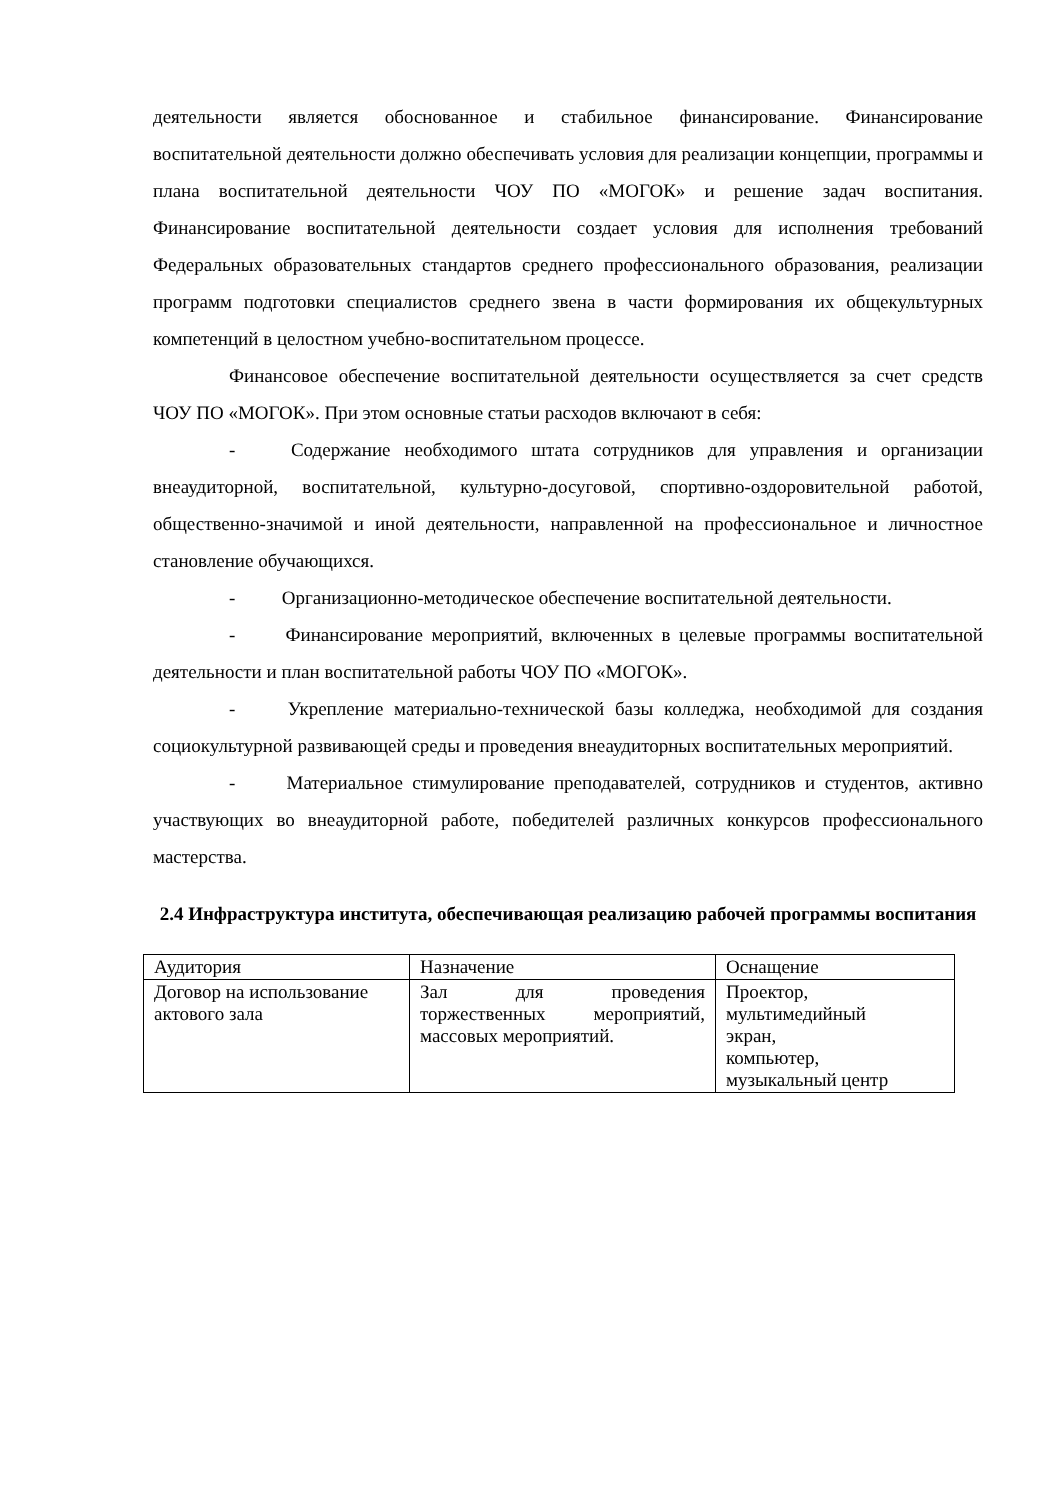деятельности является обоснованное и стабильное финансирование. Финансирование воспитательной деятельности должно обеспечивать условия для реализации концепции, программы и плана воспитательной деятельности ЧОУ ПО «МОГОК» и решение задач воспитания. Финансирование воспитательной деятельности создает условия для исполнения требований Федеральных образовательных стандартов среднего профессионального образования, реализации программ подготовки специалистов среднего звена в части формирования их общекультурных компетенций в целостном учебно-воспитательном процессе.
Финансовое обеспечение воспитательной деятельности осуществляется за счет средств ЧОУ ПО «МОГОК». При этом основные статьи расходов включают в себя:
- Содержание необходимого штата сотрудников для управления и организации внеаудиторной, воспитательной, культурно-досуговой, спортивно-оздоровительной работой, общественно-значимой и иной деятельности, направленной на профессиональное и личностное становление обучающихся.
- Организационно-методическое обеспечение воспитательной деятельности.
- Финансирование мероприятий, включенных в целевые программы воспитательной деятельности и план воспитательной работы ЧОУ ПО «МОГОК».
- Укрепление материально-технической базы колледжа, необходимой для создания социокультурной развивающей среды и проведения внеаудиторных воспитательных мероприятий.
- Материальное стимулирование преподавателей, сотрудников и студентов, активно участвующих во внеаудиторной работе, победителей различных конкурсов профессионального мастерства.
2.4 Инфраструктура института, обеспечивающая реализацию рабочей программы воспитания
| Аудитория | Назначение | Оснащение |
| Договор на использование актового зала | Зал для проведения торжественных мероприятий, массовых мероприятий. | Проектор, мультимедийный экран, компьютер, музыкальный центр |